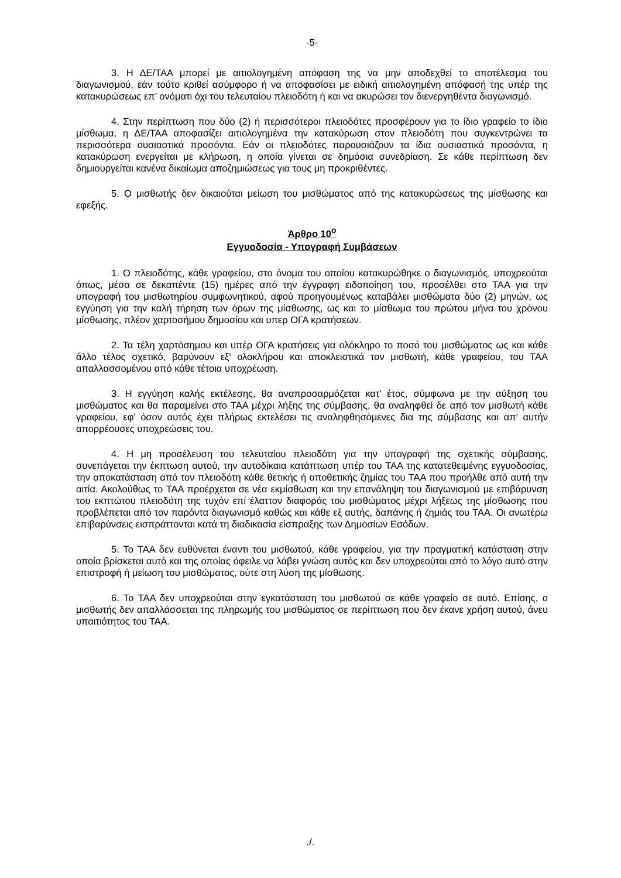-5-
3. Η ΔΕ/ΤΑΑ μπορεί με αιτιολογημένη απόφαση της να μην αποδεχθεί το αποτέλεσμα του διαγωνισμού, εάν τούτο κριθεί ασύμφορο ή να αποφασίσει με ειδική αιτιολογημένη απόφασή της υπέρ της κατακυρώσεως επ’ ονόματι όχι του τελευταίου πλειοδότη ή και να ακυρώσει τον διενεργηθέντα διαγωνισμό.
4. Στην περίπτωση που δύο (2) ή περισσότεροι πλειοδότες προσφέρουν για το ίδιο γραφείο το ίδιο μίσθωμα, η ΔΕ/ΤΑΑ αποφασίζει αιτιολογημένα την κατακύρωση στον πλειοδότη που συγκεντρώνει τα περισσότερα ουσιαστικά προσόντα. Εάν οι πλειοδότες παρουσιάζουν τα ίδια ουσιαστικά προσόντα, η κατακύρωση ενεργείται με κλήρωση, η οποία γίνεται σε δημόσια συνεδρίαση. Σε κάθε περίπτωση δεν δημιουργείται κανένα δικαίωμα αποζημιώσεως για τους μη προκριθέντες.
5. Ο μισθωτής δεν δικαιούται μείωση του μισθώματος από της κατακυρώσεως της μίσθωσης και εφεξής.
Άρθρο 10<sup>ο</sup>
Εγγυοδοσία - Υπογραφή Συμβάσεων
1. Ο πλειοδότης, κάθε γραφείου, στο όνομα του οποίου κατακυρώθηκε ο διαγωνισμός, υποχρεούται όπως, μέσα σε δεκαπέντε (15) ημέρες από την έγγραφη ειδοποίηση του, προσέλθει στο ΤΑΑ για την υπογραφή του μισθωτηρίου συμφωνητικού, αφού προηγουμένως καταβάλει μισθώματα δύο (2) μηνών, ως εγγύηση για την καλή τήρηση των όρων της μίσθωσης, ως και το μίσθωμα του πρώτου μήνα του χρόνου μίσθωσης, πλέον χαρτοσήμου δημοσίου και υπερ ΟΓΑ κρατήσεων.
2. Τα τέλη χαρτόσημου και υπέρ ΟΓΑ κρατήσεις για ολόκληρο το ποσό του μισθώματος ως και κάθε άλλο τέλος σχετικό, βαρύνουν εξ' ολοκλήρου και αποκλειστικά τον μισθωτή, κάθε γραφείου, του ΤΑΑ απαλλασσομένου από κάθε τέτοια υποχρέωση.
3. Η εγγύηση καλής εκτέλεσης, θα αναπροσαρμόζεται κατ’ έτος, σύμφωνα με την αύξηση του μισθώματος και θα παραμείνει στο ΤΑΑ μέχρι λήξης της σύμβασης, θα αναληφθεί δε από τον μισθωτή κάθε γραφείου, εφ' όσον αυτός έχει πλήρως εκτελέσει τις αναληφθησόμενες δια της σύμβασης και απ' αυτήν απορρέουσες υποχρεώσεις του.
4. Η μη προσέλευση του τελευταίου πλειοδότη για την υπογραφή της σχετικής σύμβασης, συνεπάγεται την έκπτωση αυτού, την αυτοδίκαια κατάπτωση υπέρ του ΤΑΑ της κατατεθειμένης εγγυοδοσίας, την αποκατάσταση από τον πλειοδότη κάθε θετικής ή αποθετικής ζημίας του ΤΑΑ που προήλθε από αυτή την αιτία. Ακολούθως το ΤΑΑ προέρχεται σε νέα εκμίσθωση και την επανάληψη του διαγωνισμού με επιβάρυνση του εκπτώτου πλειοδότη της τυχόν επί έλαττον διαφοράς του μισθώματος μέχρι λήξεως της μίσθωσης που προβλέπεται από τον παρόντα διαγωνισμό καθώς και κάθε εξ αυτής, δαπάνης ή ζημιάς του ΤΑΑ. Οι ανωτέρω επιβαρύνσεις εισπράττονται κατά τη διαδικασία είσπραξης των Δημοσίων Εσόδων.
5. Το ΤΑΑ δεν ευθύνεται έναντι του μισθωτού, κάθε γραφείου, για την πραγματική κατάσταση στην οποία βρίσκεται αυτό και της οποίας όφειλε να λάβει γνώση αυτός και δεν υποχρεούται από το λόγο αυτό στην επιστροφή ή μείωση του μισθώματος, ούτε στη λύση της μίσθωσης.
6. Το ΤΑΑ δεν υποχρεούται στην εγκατάσταση του μισθωτού σε κάθε γραφείο σε αυτό. Επίσης, ο μισθωτής δεν απαλλάσσεται της πληρωμής του μισθώματος σε περίπτωση που δεν έκανε χρήση αυτού, άνευ υπαιτιότητος του ΤΑΑ.
./.